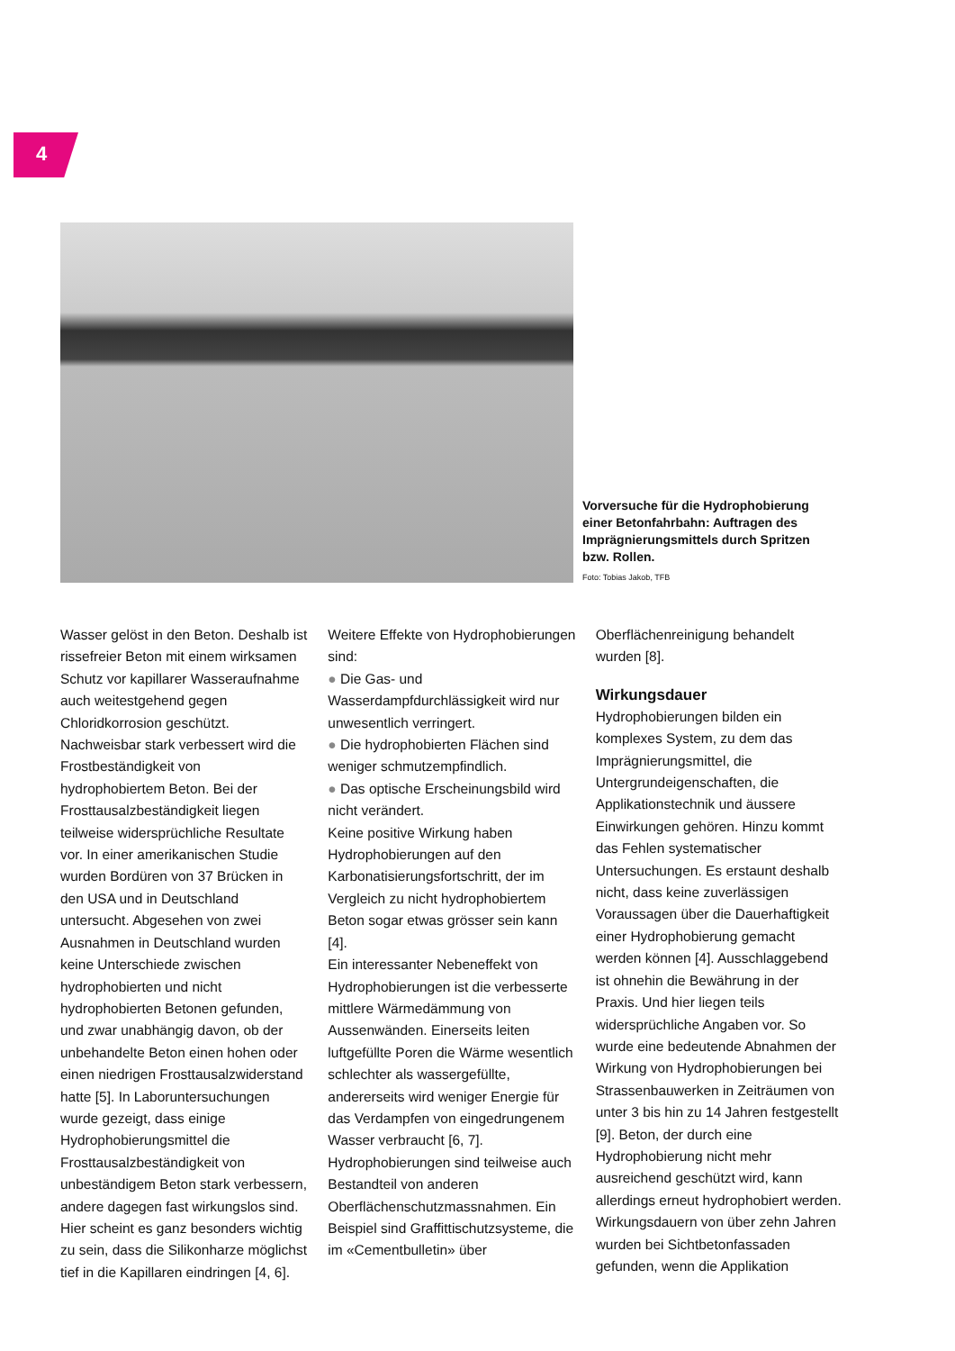4
Vorversuche für die Hydro­phobierung einer Betonfahrbahn: Auftragen des Imprägnierungs­mittels durch Spritzen bzw. Rollen.
Foto: Tobias Jakob, TFB
Wasser gelöst in den Beton. Deshalb ist rissefreier Beton mit einem wirksamen Schutz vor kapillarer Wasseraufnahme auch weitestgehend gegen Chloridkorrosion geschützt. Nachweisbar stark verbessert wird die Frostbeständigkeit von hydrophobiertem Beton. Bei der Frosttausalzbeständigkeit liegen teilweise widersprüchliche Resultate vor. In einer amerikanischen Studie wurden Bordüren von 37 Brücken in den USA und in Deutschland untersucht. Abgesehen von zwei Ausnahmen in Deutschland wurden keine Unterschiede zwischen hydrophobierten und nicht hydrophobierten Betonen gefunden, und zwar unabhängig davon, ob der unbehandelte Beton einen hohen oder einen niedrigen Frosttausalzwiderstand hatte [5]. In Laboruntersuchungen wurde gezeigt, dass einige Hydrophobierungsmittel die Frosttausalzbeständigkeit von unbeständigem Beton stark verbessern, andere dagegen fast wirkungslos sind. Hier scheint es ganz besonders wichtig zu sein, dass die Silikonharze möglichst tief in die Kapillaren eindringen [4, 6].
Weitere Effekte von Hydrophobierungen sind:
● Die Gas- und Wasserdampfdurchlässigkeit wird nur unwesentlich verringert.
● Die hydrophobierten Flächen sind weniger schmutzempfindlich.
● Das optische Erscheinungsbild wird nicht verändert.
Keine positive Wirkung haben Hydrophobierungen auf den Karbonatisierungsfortschritt, der im Vergleich zu nicht hydrophobiertem Beton sogar etwas grösser sein kann [4].
Ein interessanter Nebeneffekt von Hydrophobierungen ist die verbesserte mittlere Wärmedämmung von Aussenwänden. Einerseits leiten luftgefüllte Poren die Wärme wesentlich schlechter als wassergefüllte, andererseits wird weniger Energie für das Verdampfen von eingedrungenem Wasser verbraucht [6, 7].
Hydrophobierungen sind teilweise auch Bestandteil von anderen Oberflächenschutzmassnahmen. Ein Beispiel sind Graffittischutzsysteme, die im «Cementbulletin» über
Oberflächenreinigung behandelt wurden [8].
Wirkungsdauer
Hydrophobierungen bilden ein komplexes System, zu dem das Imprägnierungsmittel, die Untergrundeigenschaften, die Applikationstechnik und äussere Einwirkungen gehören. Hinzu kommt das Fehlen systematischer Untersuchungen. Es erstaunt deshalb nicht, dass keine zuverlässigen Voraussagen über die Dauerhaftigkeit einer Hydrophobierung gemacht werden können [4]. Ausschlaggebend ist ohnehin die Bewährung in der Praxis. Und hier liegen teils widersprüchliche Angaben vor. So wurde eine bedeutende Abnahmen der Wirkung von Hydrophobierungen bei Strassenbauwerken in Zeiträumen von unter 3 bis hin zu 14 Jahren festgestellt [9]. Beton, der durch eine Hydrophobierung nicht mehr ausreichend geschützt wird, kann allerdings erneut hydrophobiert werden.
Wirkungsdauern von über zehn Jahren wurden bei Sichtbetonfassaden gefunden, wenn die Applikation